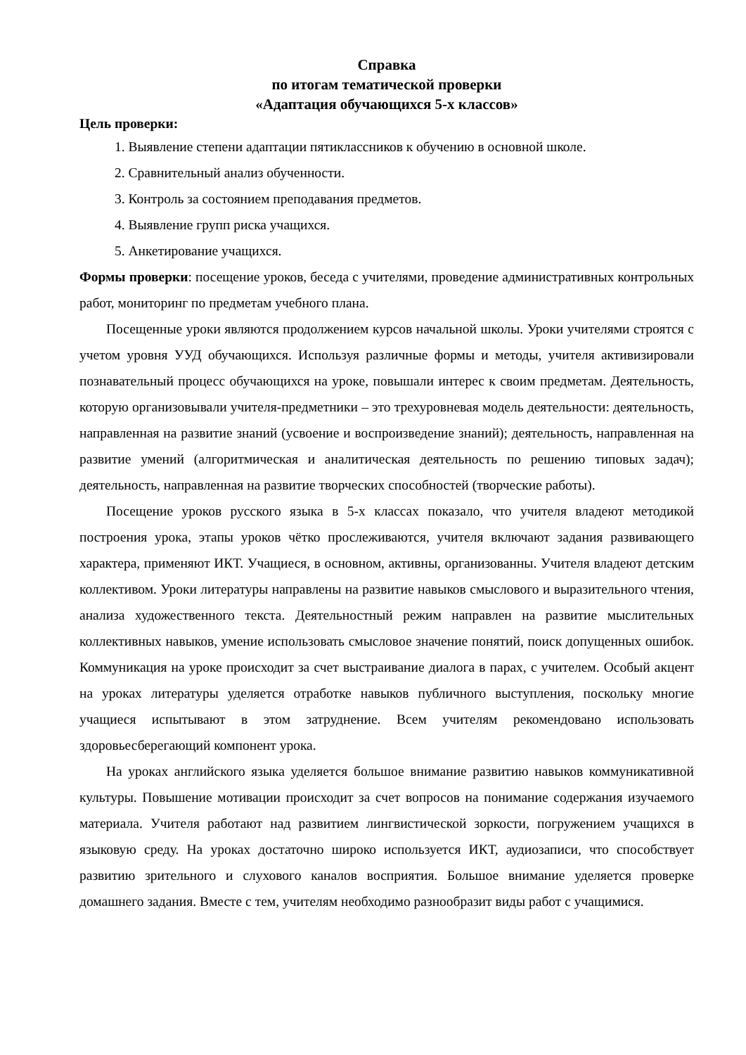Справка
по итогам тематической проверки
«Адаптация обучающихся 5-х классов»
Цель проверки:
1. Выявление степени адаптации пятиклассников к обучению в основной школе.
2. Сравнительный анализ обученности.
3. Контроль за состоянием преподавания предметов.
4. Выявление групп риска учащихся.
5. Анкетирование учащихся.
Формы проверки: посещение уроков, беседа с учителями, проведение административных контрольных работ, мониторинг по предметам учебного плана.
Посещенные уроки являются продолжением курсов начальной школы. Уроки учителями строятся с учетом уровня УУД обучающихся. Используя различные формы и методы, учителя активизировали познавательный процесс обучающихся на уроке, повышали интерес к своим предметам. Деятельность, которую организовывали учителя-предметники – это трехуровневая модель деятельности: деятельность, направленная на развитие знаний (усвоение и воспроизведение знаний); деятельность, направленная на развитие умений (алгоритмическая и аналитическая деятельность по решению типовых задач); деятельность, направленная на развитие творческих способностей (творческие работы).
Посещение уроков русского языка в 5-х классах показало, что учителя владеют методикой построения урока, этапы уроков чётко прослеживаются, учителя включают задания развивающего характера, применяют ИКТ. Учащиеся, в основном, активны, организованны. Учителя владеют детским коллективом. Уроки литературы направлены на развитие навыков смыслового и выразительного чтения, анализа художественного текста. Деятельностный режим направлен на развитие мыслительных коллективных навыков, умение использовать смысловое значение понятий, поиск допущенных ошибок. Коммуникация на уроке происходит за счет выстраивание диалога в парах, с учителем. Особый акцент на уроках литературы уделяется отработке навыков публичного выступления, поскольку многие учащиеся испытывают в этом затруднение. Всем учителям рекомендовано использовать здоровьесберегающий компонент урока.
На уроках английского языка уделяется большое внимание развитию навыков коммуникативной культуры. Повышение мотивации происходит за счет вопросов на понимание содержания изучаемого материала. Учителя работают над развитием лингвистической зоркости, погружением учащихся в языковую среду. На уроках достаточно широко используется ИКТ, аудиозаписи, что способствует развитию зрительного и слухового каналов восприятия. Большое внимание уделяется проверке домашнего задания. Вместе с тем, учителям необходимо разнообразит виды работ с учащимися.